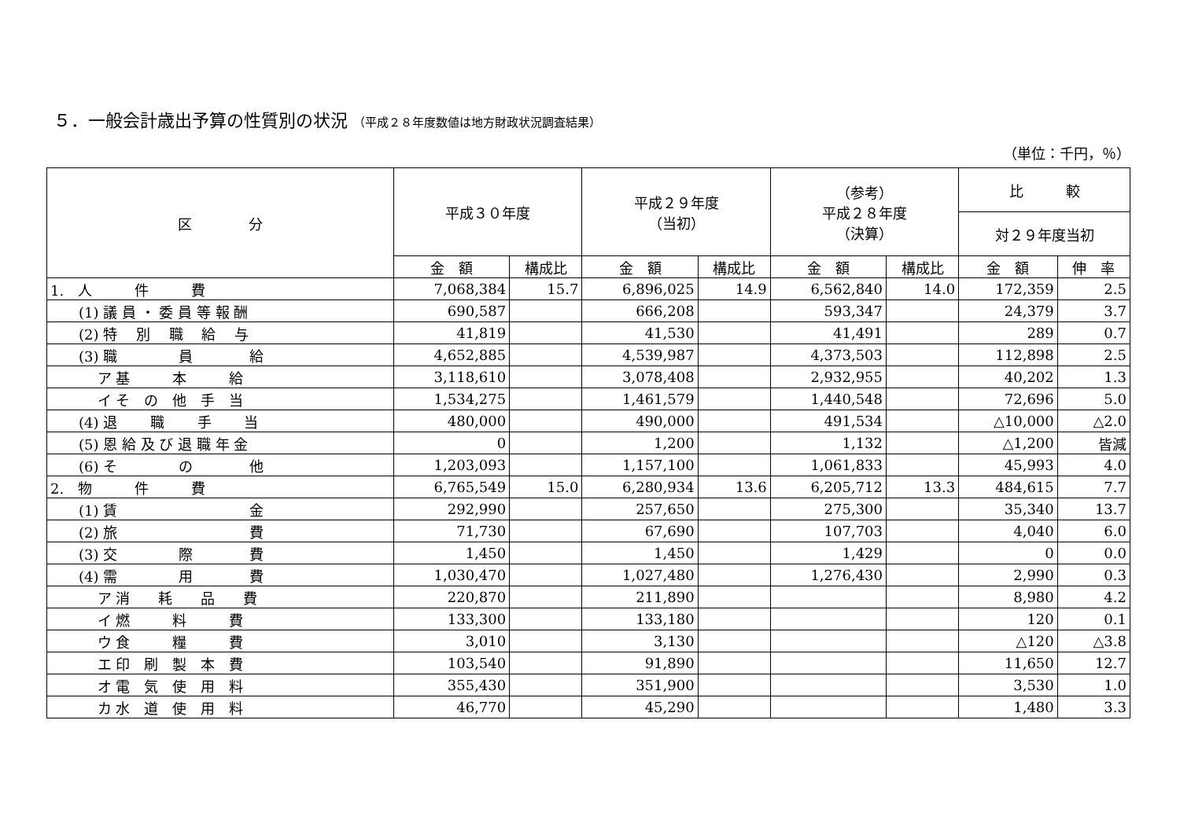５．一般会計歳出予算の性質別の状況 （平成２８年度数値は地方財政状況調査結果）
（単位：千円，％）
| 区 分 | 平成３０年度 | | 平成２９年度 （当初） | | （参考） 平成２８年度 （決算） | | 比 較 | |
| --- | --- | --- | --- | --- | --- | --- | --- | --- |
| | | | | | | | 対２９年度当初 | |
| | 金 額 | 構成比 | 金 額 | 構成比 | 金 額 | 構成比 | 金 額 | 伸 率 |
| 1. 人 件 費 | 7,068,384 | 15.7 | 6,896,025 | 14.9 | 6,562,840 | 14.0 | 172,359 | 2.5 |
| (1) 議 員 ・ 委 員 等 報 酬 | 690,587 | | 666,208 | | 593,347 | | 24,379 | 3.7 |
| (2) 特 別 職 給 与 | 41,819 | | 41,530 | | 41,491 | | 289 | 0.7 |
| (3) 職 員 給 | 4,652,885 | | 4,539,987 | | 4,373,503 | | 112,898 | 2.5 |
| ア 基 本 給 | 3,118,610 | | 3,078,408 | | 2,932,955 | | 40,202 | 1.3 |
| イ そ の 他 手 当 | 1,534,275 | | 1,461,579 | | 1,440,548 | | 72,696 | 5.0 |
| (4) 退 職 手 当 | 480,000 | | 490,000 | | 491,534 | | △10,000 | △2.0 |
| (5) 恩 給 及 び 退 職 年 金 | 0 | | 1,200 | | 1,132 | | △1,200 | 皆減 |
| (6) そ の 他 | 1,203,093 | | 1,157,100 | | 1,061,833 | | 45,993 | 4.0 |
| 2. 物 件 費 | 6,765,549 | 15.0 | 6,280,934 | 13.6 | 6,205,712 | 13.3 | 484,615 | 7.7 |
| (1) 賃 金 | 292,990 | | 257,650 | | 275,300 | | 35,340 | 13.7 |
| (2) 旅 費 | 71,730 | | 67,690 | | 107,703 | | 4,040 | 6.0 |
| (3) 交 際 費 | 1,450 | | 1,450 | | 1,429 | | 0 | 0.0 |
| (4) 需 用 費 | 1,030,470 | | 1,027,480 | | 1,276,430 | | 2,990 | 0.3 |
| ア 消 耗 品 費 | 220,870 | | 211,890 | | | | 8,980 | 4.2 |
| イ 燃 料 費 | 133,300 | | 133,180 | | | | 120 | 0.1 |
| ウ 食 糧 費 | 3,010 | | 3,130 | | | | △120 | △3.8 |
| エ 印 刷 製 本 費 | 103,540 | | 91,890 | | | | 11,650 | 12.7 |
| オ 電 気 使 用 料 | 355,430 | | 351,900 | | | | 3,530 | 1.0 |
| カ 水 道 使 用 料 | 46,770 | | 45,290 | | | | 1,480 | 3.3 |